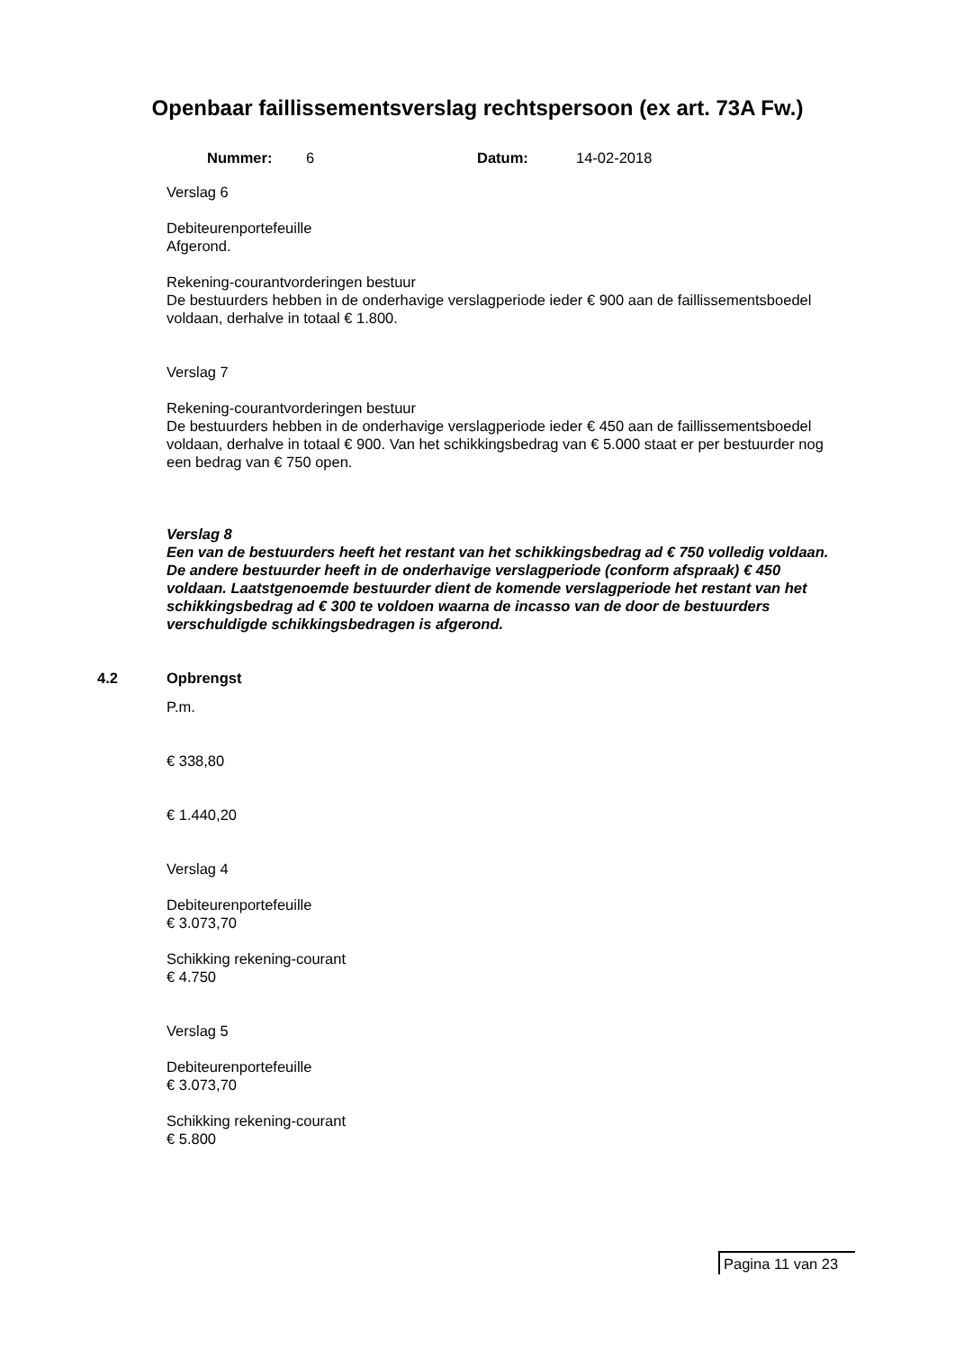Openbaar faillissementsverslag rechtspersoon (ex art. 73A Fw.)
Nummer: 6 Datum: 14-02-2018
Verslag 6
Debiteurenportefeuille
Afgerond.
Rekening-courantvorderingen bestuur
De bestuurders hebben in de onderhavige verslagperiode ieder € 900 aan de faillissementsboedel voldaan, derhalve in totaal € 1.800.
Verslag 7
Rekening-courantvorderingen bestuur
De bestuurders hebben in de onderhavige verslagperiode ieder € 450 aan de faillissementsboedel voldaan, derhalve in totaal € 900. Van het schikkingsbedrag van € 5.000 staat er per bestuurder nog een bedrag van € 750 open.
Verslag 8
Een van de bestuurders heeft het restant van het schikkingsbedrag ad € 750 volledig voldaan. De andere bestuurder heeft in de onderhavige verslagperiode (conform afspraak) € 450 voldaan. Laatstgenoemde bestuurder dient de komende verslagperiode het restant van het schikkingsbedrag ad € 300 te voldoen waarna de incasso van de door de bestuurders verschuldigde schikkingsbedragen is afgerond.
4.2 Opbrengst
P.m.
€ 338,80
€ 1.440,20
Verslag 4
Debiteurenportefeuille
€ 3.073,70
Schikking rekening-courant
€ 4.750
Verslag 5
Debiteurenportefeuille
€ 3.073,70
Schikking rekening-courant
€ 5.800
Pagina 11 van 23